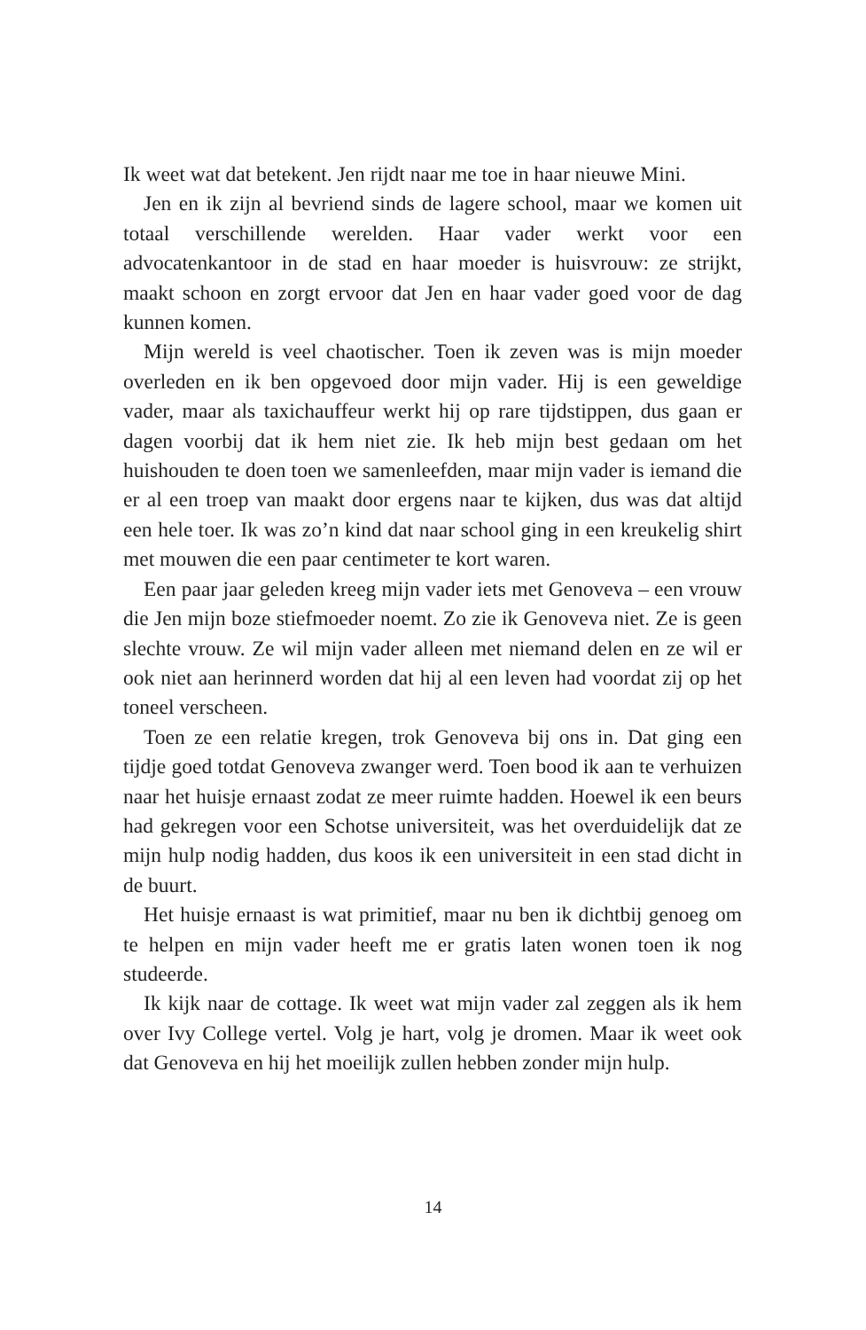Ik weet wat dat betekent. Jen rijdt naar me toe in haar nieuwe Mini.
Jen en ik zijn al bevriend sinds de lagere school, maar we komen uit totaal verschillende werelden. Haar vader werkt voor een advocatenkantoor in de stad en haar moeder is huisvrouw: ze strijkt, maakt schoon en zorgt ervoor dat Jen en haar vader goed voor de dag kunnen komen.
Mijn wereld is veel chaotischer. Toen ik zeven was is mijn moeder overleden en ik ben opgevoed door mijn vader. Hij is een geweldige vader, maar als taxichauffeur werkt hij op rare tijdstippen, dus gaan er dagen voorbij dat ik hem niet zie. Ik heb mijn best gedaan om het huishouden te doen toen we samenleefden, maar mijn vader is iemand die er al een troep van maakt door ergens naar te kijken, dus was dat altijd een hele toer. Ik was zo’n kind dat naar school ging in een kreukelig shirt met mouwen die een paar centimeter te kort waren.
Een paar jaar geleden kreeg mijn vader iets met Genoveva – een vrouw die Jen mijn boze stiefmoeder noemt. Zo zie ik Genoveva niet. Ze is geen slechte vrouw. Ze wil mijn vader alleen met niemand delen en ze wil er ook niet aan herinnerd worden dat hij al een leven had voordat zij op het toneel verscheen.
Toen ze een relatie kregen, trok Genoveva bij ons in. Dat ging een tijdje goed totdat Genoveva zwanger werd. Toen bood ik aan te verhuizen naar het huisje ernaast zodat ze meer ruimte hadden. Hoewel ik een beurs had gekregen voor een Schotse universiteit, was het overduidelijk dat ze mijn hulp nodig hadden, dus koos ik een universiteit in een stad dicht in de buurt.
Het huisje ernaast is wat primitief, maar nu ben ik dichtbij genoeg om te helpen en mijn vader heeft me er gratis laten wonen toen ik nog studeerde.
Ik kijk naar de cottage. Ik weet wat mijn vader zal zeggen als ik hem over Ivy College vertel. Volg je hart, volg je dromen. Maar ik weet ook dat Genoveva en hij het moeilijk zullen hebben zonder mijn hulp.
14